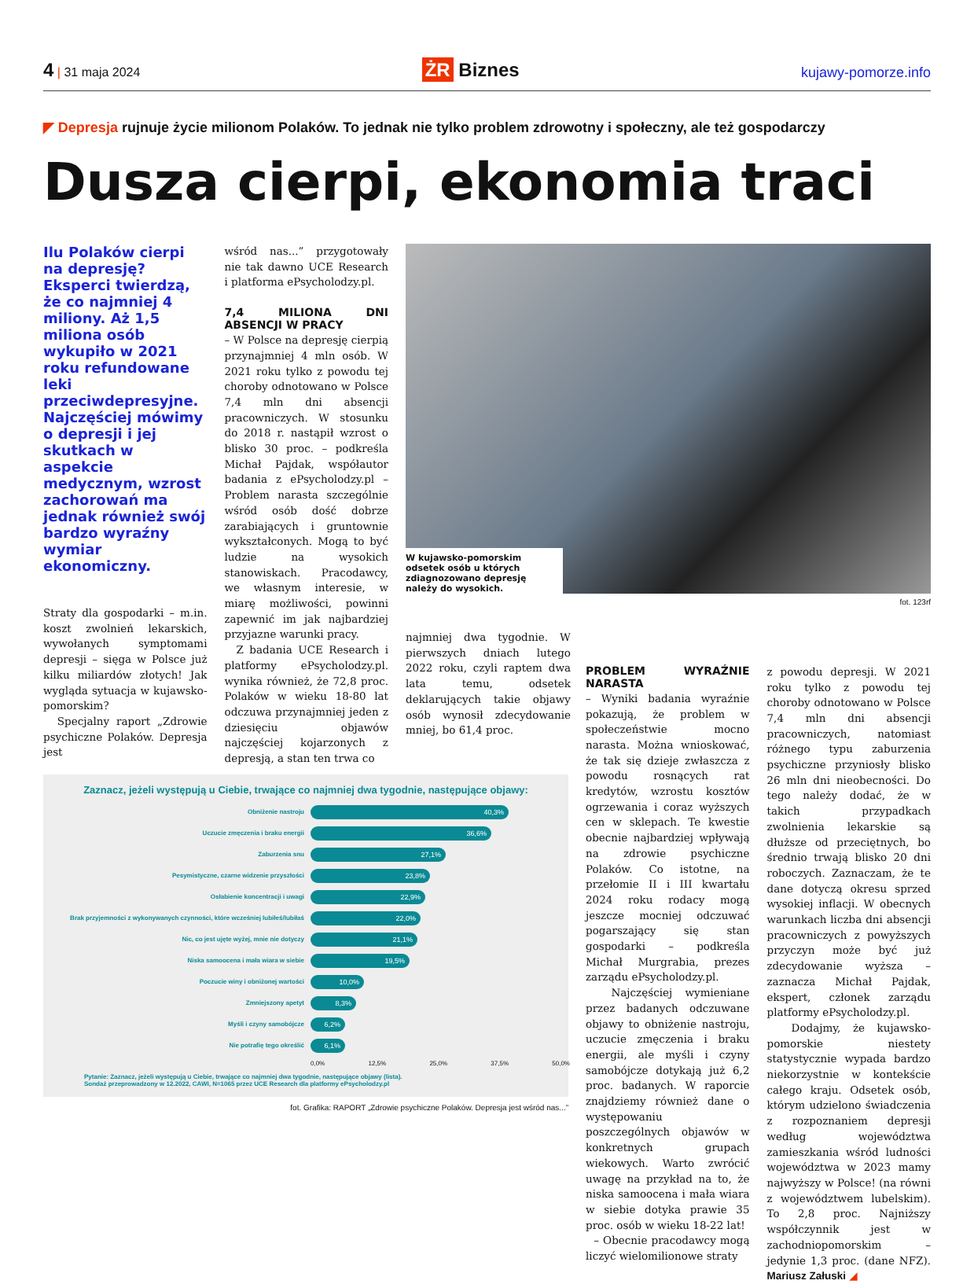4 | 31 maja 2024
ŻR Biznes
kujawy-pomorze.info
◤ Depresja rujnuje życie milionom Polaków. To jednak nie tylko problem zdrowotny i społeczny, ale też gospodarczy
Dusza cierpi, ekonomia traci
Ilu Polaków cierpi na depresję? Eksperci twierdzą, że co najmniej 4 miliony. Aż 1,5 miliona osób wykupiło w 2021 roku refundowane leki przeciwdepresyjne. Najczęściej mówimy o depresji i jej skutkach w aspekcie medycznym, wzrost zachorowań ma jednak również swój bardzo wyraźny wymiar ekonomiczny.
Straty dla gospodarki – m.in. koszt zwolnień lekarskich, wywołanych symptomami depresji – sięga w Polsce już kilku miliardów złotych! Jak wygląda sytuacja w kujawsko-pomorskim?
Specjalny raport „Zdrowie psychiczne Polaków. Depresja jest
wśród nas...” przygotowały nie tak dawno UCE Research i platforma ePsycholodzy.pl.
7,4 MILIONA DNI ABSENCJI W PRACY
– W Polsce na depresję cierpią przynajmniej 4 mln osób. W 2021 roku tylko z powodu tej choroby odnotowano w Polsce 7,4 mln dni absencji pracowniczych. W stosunku do 2018 r. nastąpił wzrost o blisko 30 proc. – podkreśla Michał Pajdak, współautor badania z ePsycholodzy.pl – Problem narasta szczególnie wśród osób dość dobrze zarabiających i gruntownie wykształconych. Mogą to być ludzie na wysokich stanowiskach. Pracodawcy, we własnym interesie, w miarę możliwości, powinni zapewnić im jak najbardziej przyjazne warunki pracy.
Z badania UCE Research i platformy ePsycholodzy.pl. wynika również, że 72,8 proc. Polaków w wieku 18-80 lat odczuwa przynajmniej jeden z dziesięciu objawów najczęściej kojarzonych z depresją, a stan ten trwa co
W kujawsko-pomorskim odsetek osób u których zdiagnozowano depresję należy do wysokich.
fot. 123rf
najmniej dwa tygodnie. W pierwszych dniach lutego 2022 roku, czyli raptem dwa lata temu, odsetek deklarujących takie objawy osób wynosił zdecydowanie mniej, bo 61,4 proc.
Zaznacz, jeżeli występują u Ciebie, trwające co najmniej dwa tygodnie, następujące objawy:
Obniżenie nastroju
40,3%
Uczucie zmęczenia i braku energii
36,6%
Zaburzenia snu
27,1%
Pesymistyczne, czarne widzenie przyszłości
23,8%
Osłabienie koncentracji i uwagi
22,9%
Brak przyjemności z wykonywanych czynności, które wcześniej lubiłeś/lubiłaś
22,0%
Nic, co jest ujęte wyżej, mnie nie dotyczy
21,1%
Niska samoocena i mała wiara w siebie
19,5%
Poczucie winy i obniżonej wartości
10,0%
Zmniejszony apetyt
8,3%
Myśli i czyny samobójcze
6,2%
Nie potrafię tego określić
6,1%
0,0% 12,5% 25,0% 37,5% 50,0%
Pytanie: Zaznacz, jeżeli występują u Ciebie, trwające co najmniej dwa tygodnie, następujące objawy (lista).
Sondaż przeprowadzony w 12.2022, CAWI, N=1065 przez UCE Research dla platformy ePsycholodzy.pl
fot. Grafika: RAPORT „Zdrowie psychiczne Polaków. Depresja jest wśród nas...”
PROBLEM WYRAŹNIE NARASTA
– Wyniki badania wyraźnie pokazują, że problem w społeczeństwie mocno narasta. Można wnioskować, że tak się dzieje zwłaszcza z powodu rosnących rat kredytów, wzrostu kosztów ogrzewania i coraz wyższych cen w sklepach. Te kwestie obecnie najbardziej wpływają na zdrowie psychiczne Polaków. Co istotne, na przełomie II i III kwartału 2024 roku rodacy mogą jeszcze mocniej odczuwać pogarszający się stan gospodarki – podkreśla Michał Murgrabia, prezes zarządu ePsycholodzy.pl.
Najczęściej wymieniane przez badanych odczuwane objawy to obniżenie nastroju, uczucie zmęczenia i braku energii, ale myśli i czyny samobójcze dotykają już 6,2 proc. badanych. W raporcie znajdziemy również dane o występowaniu poszczególnych objawów w konkretnych grupach wiekowych. Warto zwrócić uwagę na przykład na to, że niska samoocena i mała wiara w siebie dotyka prawie 35 proc. osób w wieku 18-22 lat!
– Obecnie pracodawcy mogą liczyć wielomilionowe straty
z powodu depresji. W 2021 roku tylko z powodu tej choroby odnotowano w Polsce 7,4 mln dni absencji pracowniczych, natomiast różnego typu zaburzenia psychiczne przyniosły blisko 26 mln dni nieobecności. Do tego należy dodać, że w takich przypadkach zwolnienia lekarskie są dłuższe od przeciętnych, bo średnio trwają blisko 20 dni roboczych. Zaznaczam, że te dane dotyczą okresu sprzed wysokiej inflacji. W obecnych warunkach liczba dni absencji pracowniczych z powyższych przyczyn może być już zdecydowanie wyższa – zaznacza Michał Pajdak, ekspert, członek zarządu platformy ePsycholodzy.pl.
Dodajmy, że kujawsko-pomorskie niestety statystycznie wypada bardzo niekorzystnie w kontekście całego kraju. Odsetek osób, którym udzielono świadczenia z rozpoznaniem depresji według województwa zamieszkania wśród ludności województwa w 2023 mamy najwyższy w Polsce! (na równi z województwem lubelskim). To 2,8 proc. Najniższy współczynnik jest w zachodniopomorskim – jedynie 1,3 proc. (dane NFZ). Mariusz Załuski ◢